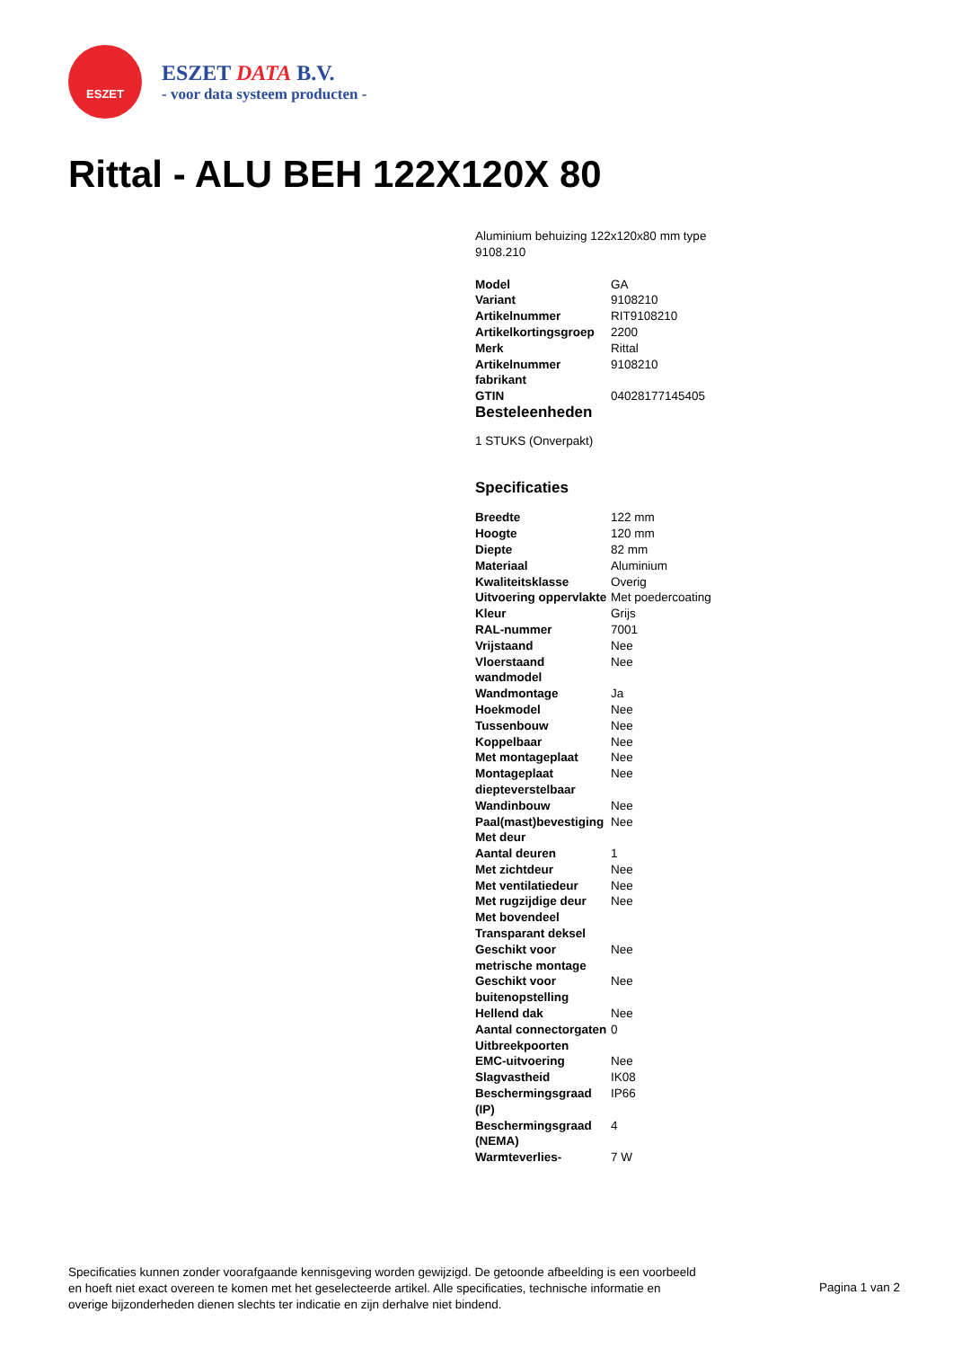ESZET
ESZET DATA B.V.
- voor data systeem producten -
Rittal - ALU BEH 122X120X 80
Aluminium behuizing 122x120x80 mm type 9108.210
| Model | GA |
| Variant | 9108210 |
| Artikelnummer | RIT9108210 |
| Artikelkortingsgroep | 2200 |
| Merk | Rittal |
| Artikelnummer fabrikant | 9108210 |
| GTIN | 04028177145405 |
Besteleenheden
1 STUKS (Onverpakt)
Specificaties
| Breedte | 122 mm |
| Hoogte | 120 mm |
| Diepte | 82 mm |
| Materiaal | Aluminium |
| Kwaliteitsklasse | Overig |
| Uitvoering oppervlakte | Met poedercoating |
| Kleur | Grijs |
| RAL-nummer | 7001 |
| Vrijstaand | Nee |
| Vloerstaand wandmodel | Nee |
| Wandmontage | Ja |
| Hoekmodel | Nee |
| Tussenbouw | Nee |
| Koppelbaar | Nee |
| Met montageplaat | Nee |
| Montageplaat diepteverstelbaar | Nee |
| Wandinbouw | Nee |
| Paal(mast)bevestiging | Nee |
| Met deur | |
| Aantal deuren | 1 |
| Met zichtdeur | Nee |
| Met ventilatiedeur | Nee |
| Met rugzijdige deur | Nee |
| Met bovendeel | |
| Transparant deksel | |
| Geschikt voor metrische montage | Nee |
| Geschikt voor buitenopstelling | Nee |
| Hellend dak | Nee |
| Aantal connectorgaten | 0 |
| Uitbreekpoorten | |
| EMC-uitvoering | Nee |
| Slagvastheid | IK08 |
| Beschermingsgraad (IP) | IP66 |
| Beschermingsgraad (NEMA) | 4 |
| Warmteverlies- | 7 W |
Specificaties kunnen zonder voorafgaande kennisgeving worden gewijzigd. De getoonde afbeelding is een voorbeeld en hoeft niet exact overeen te komen met het geselecteerde artikel. Alle specificaties, technische informatie en overige bijzonderheden dienen slechts ter indicatie en zijn derhalve niet bindend.
Pagina 1 van 2